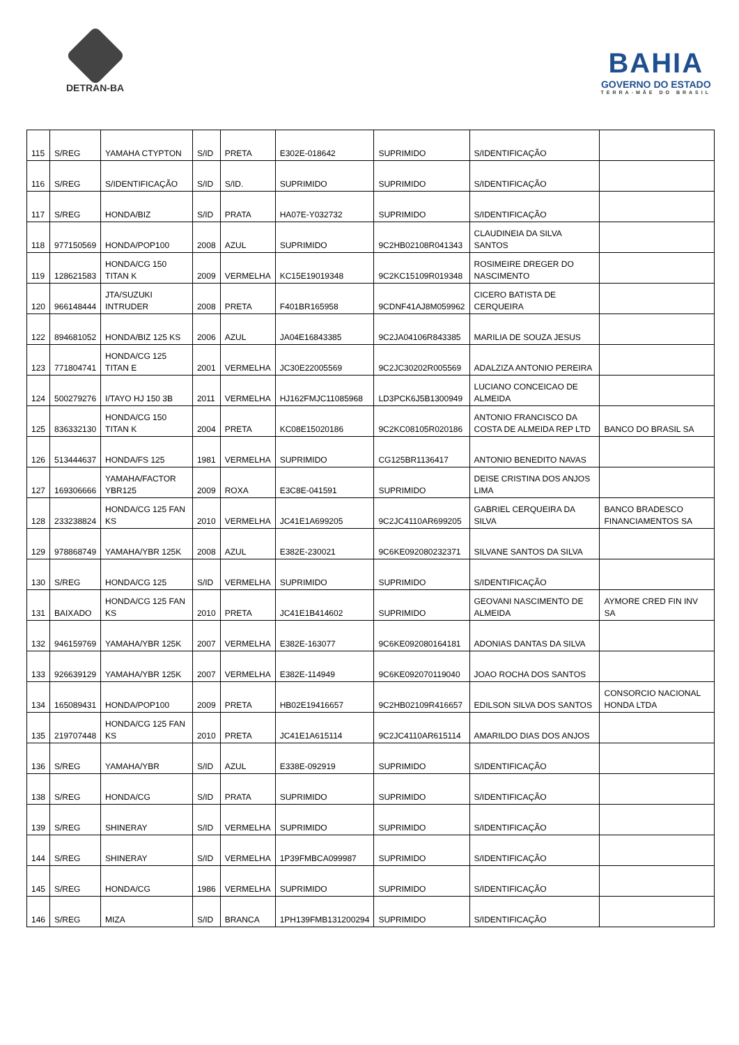DETRAN-BA
BAHIA
GOVERNO DO ESTADO
TERRA-MÃE DO BRASIL
| 115 | S/REG | YAMAHA CTYPTON | S/ID | PRETA | E302E-018642 | SUPRIMIDO | S/IDENTIFICAÇÃO | |
| 116 | S/REG | S/IDENTIFICAÇÃO | S/ID | S/ID. | SUPRIMIDO | SUPRIMIDO | S/IDENTIFICAÇÃO | |
| 117 | S/REG | HONDA/BIZ | S/ID | PRATA | HA07E-Y032732 | SUPRIMIDO | S/IDENTIFICAÇÃO | |
| 118 | 977150569 | HONDA/POP100 | 2008 | AZUL | SUPRIMIDO | 9C2HB02108R041343 | CLAUDINEIA DA SILVA SANTOS | |
| 119 | 128621583 | HONDA/CG 150 TITAN K | 2009 | VERMELHA | KC15E19019348 | 9C2KC15109R019348 | ROSIMEIRE DREGER DO NASCIMENTO | |
| 120 | 966148444 | JTA/SUZUKI INTRUDER | 2008 | PRETA | F401BR165958 | 9CDNF41AJ8M059962 | CICERO BATISTA DE CERQUEIRA | |
| 122 | 894681052 | HONDA/BIZ 125 KS | 2006 | AZUL | JA04E16843385 | 9C2JA04106R843385 | MARILIA DE SOUZA JESUS | |
| 123 | 771804741 | HONDA/CG 125 TITAN E | 2001 | VERMELHA | JC30E22005569 | 9C2JC30202R005569 | ADALZIZA ANTONIO PEREIRA | |
| 124 | 500279276 | I/TAYO HJ 150 3B | 2011 | VERMELHA | HJ162FMJC11085968 | LD3PCK6J5B1300949 | LUCIANO CONCEICAO DE ALMEIDA | |
| 125 | 836332130 | HONDA/CG 150 TITAN K | 2004 | PRETA | KC08E15020186 | 9C2KC08105R020186 | ANTONIO FRANCISCO DA COSTA DE ALMEIDA REP LTD | BANCO DO BRASIL SA |
| 126 | 513444637 | HONDA/FS 125 | 1981 | VERMELHA | SUPRIMIDO | CG125BR1136417 | ANTONIO BENEDITO NAVAS | |
| 127 | 169306666 | YAMAHA/FACTOR YBR125 | 2009 | ROXA | E3C8E-041591 | SUPRIMIDO | DEISE CRISTINA DOS ANJOS LIMA | |
| 128 | 233238824 | HONDA/CG 125 FAN KS | 2010 | VERMELHA | JC41E1A699205 | 9C2JC4110AR699205 | GABRIEL CERQUEIRA DA SILVA | BANCO BRADESCO FINANCIAMENTOS SA |
| 129 | 978868749 | YAMAHA/YBR 125K | 2008 | AZUL | E382E-230021 | 9C6KE092080232371 | SILVANE SANTOS DA SILVA | |
| 130 | S/REG | HONDA/CG 125 | S/ID | VERMELHA | SUPRIMIDO | SUPRIMIDO | S/IDENTIFICAÇÃO | |
| 131 | BAIXADO | HONDA/CG 125 FAN KS | 2010 | PRETA | JC41E1B414602 | SUPRIMIDO | GEOVANI NASCIMENTO DE ALMEIDA | AYMORE CRED FIN INV SA |
| 132 | 946159769 | YAMAHA/YBR 125K | 2007 | VERMELHA | E382E-163077 | 9C6KE092080164181 | ADONIAS DANTAS DA SILVA | |
| 133 | 926639129 | YAMAHA/YBR 125K | 2007 | VERMELHA | E382E-114949 | 9C6KE092070119040 | JOAO ROCHA DOS SANTOS | |
| 134 | 165089431 | HONDA/POP100 | 2009 | PRETA | HB02E19416657 | 9C2HB02109R416657 | EDILSON SILVA DOS SANTOS | CONSORCIO NACIONAL HONDA LTDA |
| 135 | 219707448 | HONDA/CG 125 FAN KS | 2010 | PRETA | JC41E1A615114 | 9C2JC4110AR615114 | AMARILDO DIAS DOS ANJOS | |
| 136 | S/REG | YAMAHA/YBR | S/ID | AZUL | E338E-092919 | SUPRIMIDO | S/IDENTIFICAÇÃO | |
| 138 | S/REG | HONDA/CG | S/ID | PRATA | SUPRIMIDO | SUPRIMIDO | S/IDENTIFICAÇÃO | |
| 139 | S/REG | SHINERAY | S/ID | VERMELHA | SUPRIMIDO | SUPRIMIDO | S/IDENTIFICAÇÃO | |
| 144 | S/REG | SHINERAY | S/ID | VERMELHA | 1P39FMBCA099987 | SUPRIMIDO | S/IDENTIFICAÇÃO | |
| 145 | S/REG | HONDA/CG | 1986 | VERMELHA | SUPRIMIDO | SUPRIMIDO | S/IDENTIFICAÇÃO | |
| 146 | S/REG | MIZA | S/ID | BRANCA | 1PH139FMB131200294 | SUPRIMIDO | S/IDENTIFICAÇÃO | |